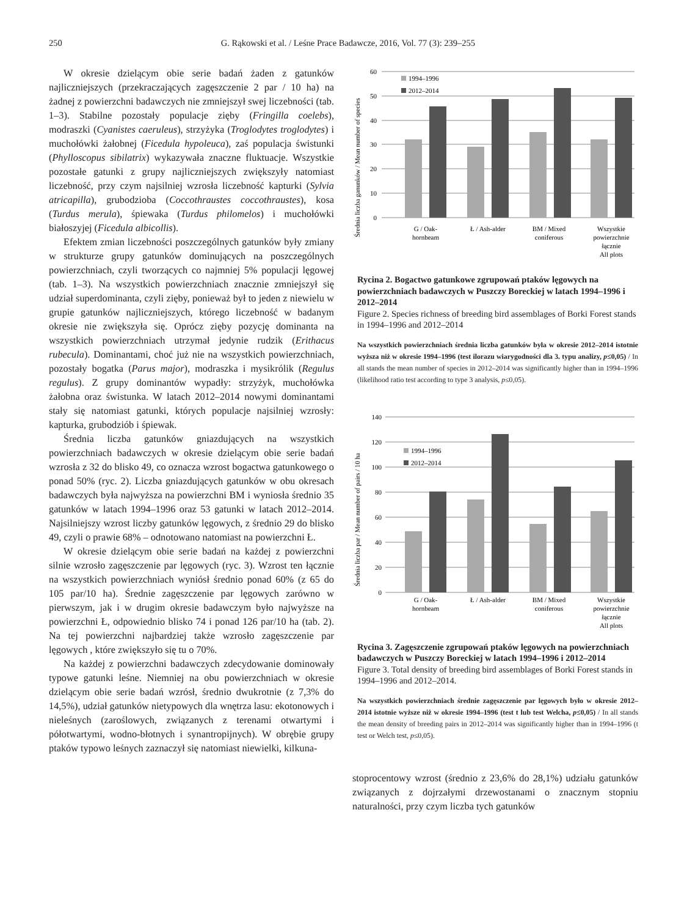250 G. Rąkowski et al. / Leśne Prace Badawcze, 2016, Vol. 77 (3): 239–255
W okresie dzielącym obie serie badań żaden z gatunków najliczniejszych (przekraczających zagęszczenie 2 par / 10 ha) na żadnej z powierzchni badawczych nie zmniejszył swej liczebności (tab. 1–3). Stabilne pozostały populacje zięby (Fringilla coelebs), modraszki (Cyanistes caeruleus), strzyżyka (Troglodytes troglodytes) i muchołówki żałobnej (Ficedula hypoleuca), zaś populacja świstunki (Phylloscopus sibilatrix) wykazywała znaczne fluktuacje. Wszystkie pozostałe gatunki z grupy najliczniejszych zwiększyły natomiast liczebność, przy czym najsilniej wzrosła liczebność kapturki (Sylvia atricapilla), grubodzioba (Coccothraustes coccothraustes), kosa (Turdus merula), śpiewaka (Turdus philomelos) i muchołówki białoszyjej (Ficedula albicollis).
Efektem zmian liczebności poszczególnych gatunków były zmiany w strukturze grupy gatunków dominujących na poszczególnych powierzchniach, czyli tworzących co najmniej 5% populacji lęgowej (tab. 1–3). Na wszystkich powierzchniach znacznie zmniejszył się udział superdominanta, czyli zięby, ponieważ był to jeden z niewielu w grupie gatunków najliczniejszych, którego liczebność w badanym okresie nie zwiększyła się. Oprócz zięby pozycję dominanta na wszystkich powierzchniach utrzymał jedynie rudzik (Erithacus rubecula). Dominantami, choć już nie na wszystkich powierzchniach, pozostały bogatka (Parus major), modraszka i mysikrólik (Regulus regulus). Z grupy dominantów wypadły: strzyżyk, muchołówka żałobna oraz świstunka. W latach 2012–2014 nowymi dominantami stały się natomiast gatunki, których populacje najsilniej wzrosły: kapturka, grubodziób i śpiewak.
Średnia liczba gatunków gniazdujących na wszystkich powierzchniach badawczych w okresie dzielącym obie serie badań wzrosła z 32 do blisko 49, co oznacza wzrost bogactwa gatunkowego o ponad 50% (ryc. 2). Liczba gniazdujących gatunków w obu okresach badawczych była najwyższa na powierzchni BM i wyniosła średnio 35 gatunków w latach 1994–1996 oraz 53 gatunki w latach 2012–2014. Najsilniejszy wzrost liczby gatunków lęgowych, z średnio 29 do blisko 49, czyli o prawie 68% – odnotowano natomiast na powierzchni Ł.
W okresie dzielącym obie serie badań na każdej z powierzchni silnie wzrosło zagęszczenie par lęgowych (ryc. 3). Wzrost ten łącznie na wszystkich powierzchniach wyniósł średnio ponad 60% (z 65 do 105 par/10 ha). Średnie zagęszczenie par lęgowych zarówno w pierwszym, jak i w drugim okresie badawczym było najwyższe na powierzchni Ł, odpowiednio blisko 74 i ponad 126 par/10 ha (tab. 2). Na tej powierzchni najbardziej także wzrosło zagęszczenie par lęgowych , które zwiększyło się tu o 70%.
Na każdej z powierzchni badawczych zdecydowanie dominowały typowe gatunki leśne. Niemniej na obu powierzchniach w okresie dzielącym obie serie badań wzrósł, średnio dwukrotnie (z 7,3% do 14,5%), udział gatunków nietypowych dla wnętrza lasu: ekotonowych i nieleśnych (zaroślowych, związanych z terenami otwartymi i półotwartymi, wodno-błotnych i synantropijnych). W obrębie grupy ptaków typowo leśnych zaznaczył się natomiast niewielki, kilkuna-
Średnia liczba ganunków / Mean number of species
0
10
20
30
40
50
60
1994–1996
2012–2014
G / Oak-
hornbeam
Ł / Ash-alder
BM / Mixed
coniferous
Wszystkie
powierzchnie
łącznie
All plots
Rycina 2. Bogactwo gatunkowe zgrupowań ptaków lęgowych na powierzchniach badawczych w Puszczy Boreckiej w latach 1994–1996 i 2012–2014
Figure 2. Species richness of breeding bird assemblages of Borki Forest stands in 1994–1996 and 2012–2014
Na wszystkich powierzchniach średnia liczba gatunków była w okresie 2012–2014 istotnie wyższa niż w okresie 1994–1996 (test ilorazu wiarygodności dla 3. typu analizy, p≤0,05) / In all stands the mean number of species in 2012–2014 was significantly higher than in 1994–1996 (likelihood ratio test according to type 3 analysis, p≤0,05).
Średnia liczba par / Mean number of pairs / 10 ha
0
20
40
60
80
100
120
140
1994–1996
2012–2014
G / Oak-
hornbeam
Ł / Ash-alder
BM / Mixed
coniferous
Wszystkie
powierzchnie
łącznie
All plots
Rycina 3. Zagęszczenie zgrupowań ptaków lęgowych na powierzchniach badawczych w Puszczy Boreckiej w latach 1994–1996 i 2012–2014
Figure 3. Total density of breeding bird assemblages of Borki Forest stands in 1994–1996 and 2012–2014.
Na wszystkich powierzchniach średnie zagęszczenie par lęgowych było w okresie 2012–2014 istotnie wyższe niż w okresie 1994–1996 (test t lub test Welcha, p≤0,05) / In all stands the mean density of breeding pairs in 2012–2014 was significantly higher than in 1994–1996 (t test or Welch test, p≤0,05).
stoprocentowy wzrost (średnio z 23,6% do 28,1%) udziału gatunków związanych z dojrzałymi drzewostanami o znacznym stopniu naturalności, przy czym liczba tych gatunków